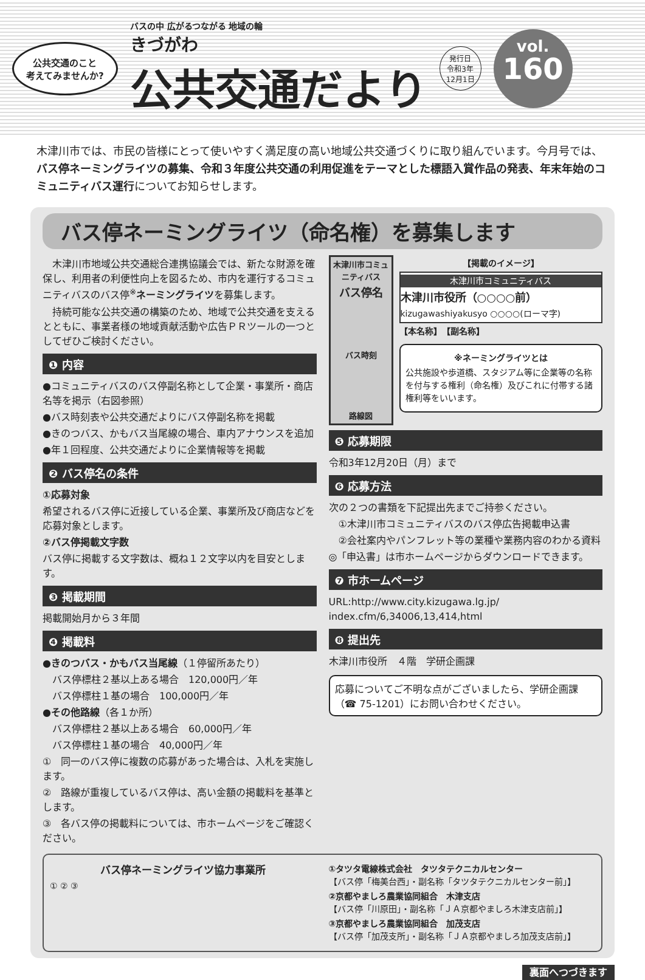公共交通のこと
考えてみませんか?
バスの中 広がるつながる 地域の輪
きづがわ
公共交通だより
発行日
令和3年
12月1日
vol.
160
木津川市では、市民の皆様にとって使いやすく満足度の高い地域公共交通づくりに取り組んでいます。今月号では、バス停ネーミングライツの募集、令和３年度公共交通の利用促進をテーマとした標語入賞作品の発表、年末年始のコミュニティバス運行についてお知らせします。
バス停ネーミングライツ（命名権）を募集します
　木津川市地域公共交通総合連携協議会では、新たな財源を確保し、利用者の利便性向上を図るため、市内を運行するコミュニティバスのバス停<sup>※</sup>ネーミングライツを募集します。
　持続可能な公共交通の構築のため、地域で公共交通を支えるとともに、事業者様の地域貢献活動や広告ＰＲツールの一つとしてぜひご検討ください。
❶ 内容
●コミュニティバスのバス停副名称として企業・事業所・商店名等を掲示（右図参照）
●バス時刻表や公共交通だよりにバス停副名称を掲載
●きのつバス、かもバス当尾線の場合、車内アナウンスを追加
●年１回程度、公共交通だよりに企業情報等を掲載
❷ バス停名の条件
①応募対象
希望されるバス停に近接している企業、事業所及び商店などを応募対象とします。
②バス停掲載文字数
バス停に掲載する文字数は、概ね１２文字以内を目安とします。
❸ 掲載期間
掲載開始月から３年間
❹ 掲載料
●きのつバス・かもバス当尾線（１停留所あたり）
　バス停標柱２基以上ある場合　120,000円／年
　バス停標柱１基の場合　100,000円／年
●その他路線（各１か所）
　バス停標柱２基以上ある場合　60,000円／年
　バス停標柱１基の場合　40,000円／年
①　同一のバス停に複数の応募があった場合は、入札を実施します。
②　路線が重複しているバス停は、高い金額の掲載料を基準とします。
③　各バス停の掲載料については、市ホームページをご確認ください。
木津川市コミュニティバス
バス停名
バス時刻
路線図
【掲載のイメージ】
木津川市コミュニティバス
木津川市役所（○○○○前）
kizugawashiyakusyo ○○○○(ローマ字)
【本名称】　【副名称】
※ネーミングライツとは
公共施設や歩道橋、スタジアム等に企業等の名称を付与する権利（命名権）及びこれに付帯する諸権利等をいいます。
❺ 応募期限
令和3年12月20日（月）まで
❻ 応募方法
次の２つの書類を下記提出先までご持参ください。
　①木津川市コミュニティバスのバス停広告掲載申込書
　②会社案内やパンフレット等の業種や業務内容のわかる資料
◎「申込書」は市ホームページからダウンロードできます。
❼ 市ホームページ
URL:http://www.city.kizugawa.lg.jp/ index.cfm/6,34006,13,414,html
❽ 提出先
木津川市役所　４階　学研企画課
応募についてご不明な点がございましたら、学研企画課（☎ 75-1201）にお問い合わせください。
バス停ネーミングライツ協力事業所
① ② ③
①タツタ電線株式会社　タツタテクニカルセンター
【バス停「梅美台西」・副名称「タツタテクニカルセンター前」】
②京都やましろ農業協同組合　木津支店
【バス停「川原田」・副名称「ＪＡ京都やましろ木津支店前」】
③京都やましろ農業協同組合　加茂支店
【バス停「加茂支所」・副名称「ＪＡ京都やましろ加茂支店前」】
裏面へつづきます